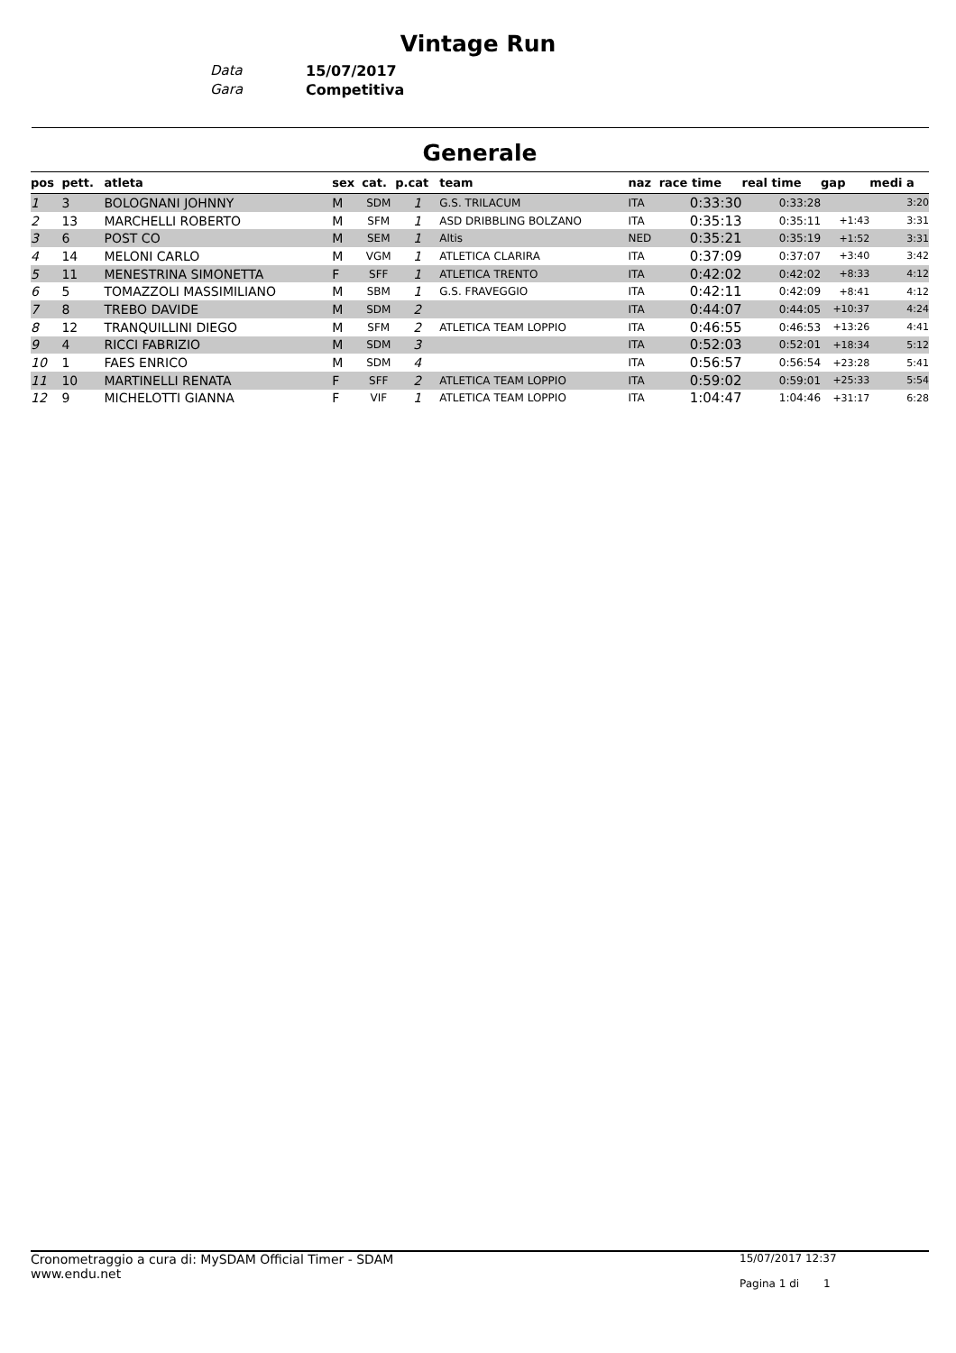Vintage Run
Data 15/07/2017
Gara Competitiva
Generale
| pos | pett. | atleta | sex | cat. | p.cat | team | naz | race time | real time | gap | medi a |
| --- | --- | --- | --- | --- | --- | --- | --- | --- | --- | --- | --- |
| 1 | 3 | BOLOGNANI JOHNNY | M | SDM | 1 | G.S. TRILACUM | ITA | 0:33:30 | 0:33:28 | | 3:20 |
| 2 | 13 | MARCHELLI ROBERTO | M | SFM | 1 | ASD DRIBBLING BOLZANO | ITA | 0:35:13 | 0:35:11 | +1:43 | 3:31 |
| 3 | 6 | POST CO | M | SEM | 1 | Altis | NED | 0:35:21 | 0:35:19 | +1:52 | 3:31 |
| 4 | 14 | MELONI CARLO | M | VGM | 1 | ATLETICA CLARIRA | ITA | 0:37:09 | 0:37:07 | +3:40 | 3:42 |
| 5 | 11 | MENESTRINA SIMONETTA | F | SFF | 1 | ATLETICA TRENTO | ITA | 0:42:02 | 0:42:02 | +8:33 | 4:12 |
| 6 | 5 | TOMAZZOLI MASSIMILIANO | M | SBM | 1 | G.S. FRAVEGGIO | ITA | 0:42:11 | 0:42:09 | +8:41 | 4:12 |
| 7 | 8 | TREBO DAVIDE | M | SDM | 2 | | ITA | 0:44:07 | 0:44:05 | +10:37 | 4:24 |
| 8 | 12 | TRANQUILLINI DIEGO | M | SFM | 2 | ATLETICA TEAM LOPPIO | ITA | 0:46:55 | 0:46:53 | +13:26 | 4:41 |
| 9 | 4 | RICCI FABRIZIO | M | SDM | 3 | | ITA | 0:52:03 | 0:52:01 | +18:34 | 5:12 |
| 10 | 1 | FAES ENRICO | M | SDM | 4 | | ITA | 0:56:57 | 0:56:54 | +23:28 | 5:41 |
| 11 | 10 | MARTINELLI RENATA | F | SFF | 2 | ATLETICA TEAM LOPPIO | ITA | 0:59:02 | 0:59:01 | +25:33 | 5:54 |
| 12 | 9 | MICHELOTTI GIANNA | F | VIF | 1 | ATLETICA TEAM LOPPIO | ITA | 1:04:47 | 1:04:46 | +31:17 | 6:28 |
Cronometraggio a cura di: MySDAM Official Timer - SDAM
www.endu.net
15/07/2017 12:37
Pagina 1 di 1